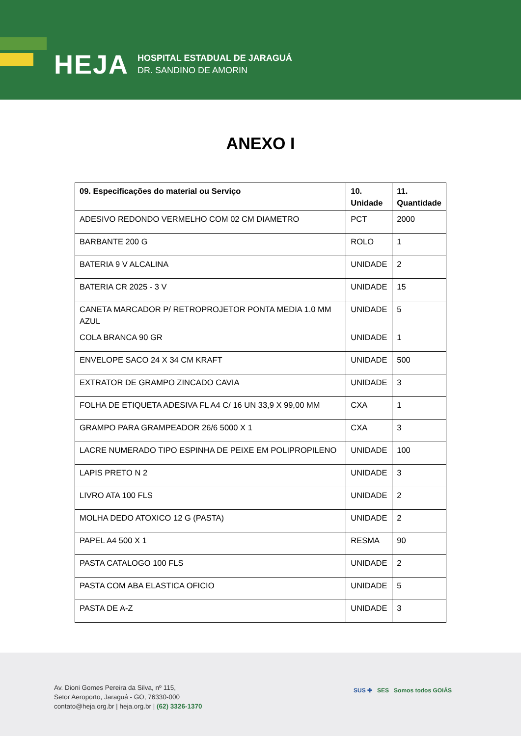HEJA
HOSPITAL ESTADUAL DE JARAGUÁ
DR. SANDINO DE AMORIN
ANEXO I
| 09. Especificações do material ou Serviço | 10. Unidade | 11. Quantidade |
| --- | --- | --- |
| ADESIVO REDONDO VERMELHO COM 02 CM DIAMETRO | PCT | 2000 |
| BARBANTE 200 G | ROLO | 1 |
| BATERIA 9 V ALCALINA | UNIDADE | 2 |
| BATERIA CR 2025 - 3 V | UNIDADE | 15 |
| CANETA MARCADOR P/ RETROPROJETOR PONTA MEDIA 1.0 MM AZUL | UNIDADE | 5 |
| COLA BRANCA 90 GR | UNIDADE | 1 |
| ENVELOPE SACO 24 X 34 CM KRAFT | UNIDADE | 500 |
| EXTRATOR DE GRAMPO ZINCADO CAVIA | UNIDADE | 3 |
| FOLHA DE ETIQUETA ADESIVA FL A4 C/ 16 UN 33,9 X 99,00 MM | CXA | 1 |
| GRAMPO PARA GRAMPEADOR 26/6 5000 X 1 | CXA | 3 |
| LACRE NUMERADO TIPO ESPINHA DE PEIXE EM POLIPROPILENO | UNIDADE | 100 |
| LAPIS PRETO N 2 | UNIDADE | 3 |
| LIVRO ATA 100 FLS | UNIDADE | 2 |
| MOLHA DEDO ATOXICO 12 G (PASTA) | UNIDADE | 2 |
| PAPEL A4 500 X 1 | RESMA | 90 |
| PASTA CATALOGO 100 FLS | UNIDADE | 2 |
| PASTA COM ABA ELASTICA OFICIO | UNIDADE | 5 |
| PASTA DE A-Z | UNIDADE | 3 |
Av. Dioni Gomes Pereira da Silva, nº 115,
Setor Aeroporto, Jaraguá - GO, 76330-000
contato@heja.org.br | heja.org.br | (62) 3326-1370
SUS ✚ SES Somos todos GOIÁS